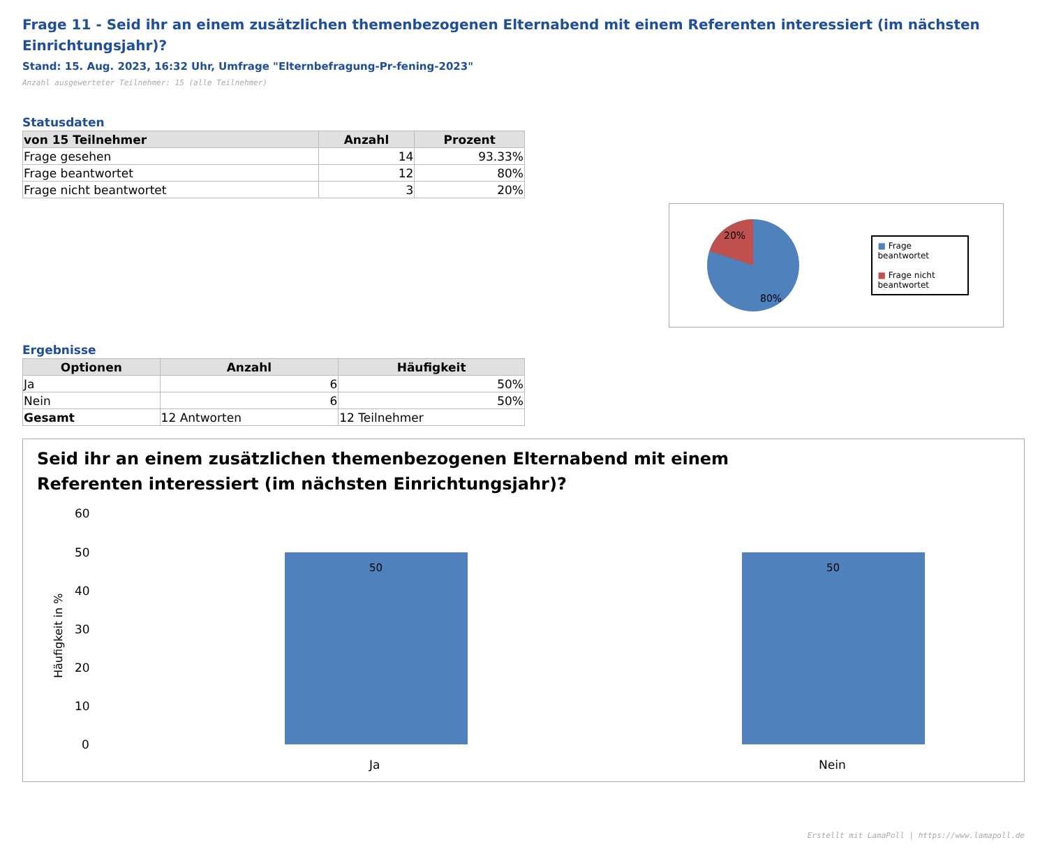Frage 11 - Seid ihr an einem zusätzlichen themenbezogenen Elternabend mit einem Referenten interessiert (im nächsten Einrichtungsjahr)?
Stand: 15. Aug. 2023, 16:32 Uhr, Umfrage "Elternbefragung-Pr-fening-2023"
Anzahl ausgewerteter Teilnehmer: 15 (alle Teilnehmer)
Statusdaten
| von 15 Teilnehmer | Anzahl | Prozent |
| --- | --- | --- |
| Frage gesehen | 14 | 93.33% |
| Frage beantwortet | 12 | 80% |
| Frage nicht beantwortet | 3 | 20% |
20%
80%
■ Frage beantwortet
■ Frage nicht beantwortet
Ergebnisse
| Optionen | Anzahl | Häufigkeit |
| --- | --- | --- |
| Ja | 6 | 50% |
| Nein | 6 | 50% |
| Gesamt | 12 Antworten | 12 Teilnehmer |
Seid ihr an einem zusätzlichen themenbezogenen Elternabend mit einem Referenten interessiert (im nächsten Einrichtungsjahr)?
Häufigkeit in %
60
50
40
30
20
10
0
50
50
Ja
Nein
Erstellt mit LamaPoll | https://www.lamapoll.de